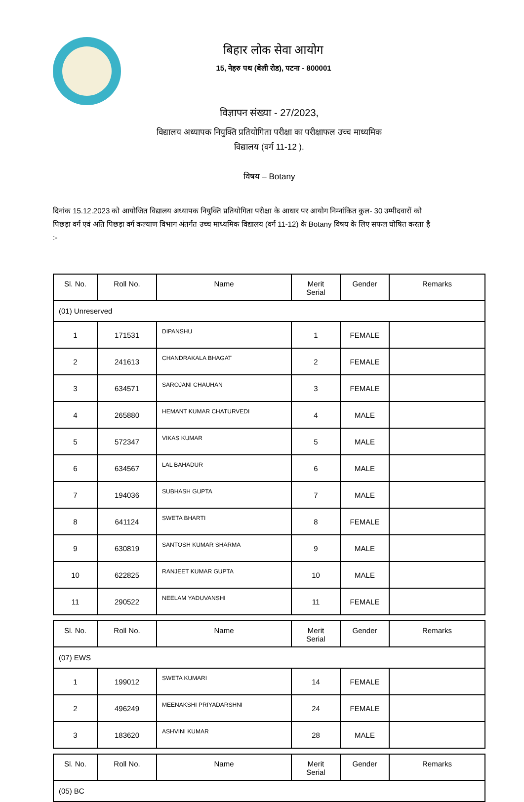बिहार लोक सेवा आयोग
15, नेहरु पथ (बेली रोड), पटना - 800001
विज्ञापन संख्या - 27/2023,
विद्यालय अध्यापक नियुक्ति प्रतियोगिता परीक्षा का परीक्षाफल उच्च माध्यमिक
विद्यालय (वर्ग 11-12 ).
विषय – Botany
दिनांक 15.12.2023 को आयोजित विद्यालय अध्यापक नियुक्ति प्रतियोगिता परीक्षा के आधार पर आयोग निम्नांकित कुल- 30 उम्मीदवारों को पिछड़ा वर्ग एवं अति पिछड़ा वर्ग कल्याण विभाग अंतर्गत उच्च माध्यमिक विद्यालय (वर्ग 11-12) के Botany विषय के लिए सफल घोषित करता है :-
| Sl. No. | Roll No. | Name | Merit Serial | Gender | Remarks |
| --- | --- | --- | --- | --- | --- |
| (01) Unreserved | | | | | |
| 1 | 171531 | DIPANSHU | 1 | FEMALE | |
| 2 | 241613 | CHANDRAKALA BHAGAT | 2 | FEMALE | |
| 3 | 634571 | SAROJANI CHAUHAN | 3 | FEMALE | |
| 4 | 265880 | HEMANT KUMAR CHATURVEDI | 4 | MALE | |
| 5 | 572347 | VIKAS KUMAR | 5 | MALE | |
| 6 | 634567 | LAL BAHADUR | 6 | MALE | |
| 7 | 194036 | SUBHASH GUPTA | 7 | MALE | |
| 8 | 641124 | SWETA BHARTI | 8 | FEMALE | |
| 9 | 630819 | SANTOSH KUMAR SHARMA | 9 | MALE | |
| 10 | 622825 | RANJEET KUMAR GUPTA | 10 | MALE | |
| 11 | 290522 | NEELAM YADUVANSHI | 11 | FEMALE | |
| Sl. No. | Roll No. | Name | Merit Serial | Gender | Remarks |
| --- | --- | --- | --- | --- | --- |
| (07) EWS | | | | | |
| 1 | 199012 | SWETA KUMARI | 14 | FEMALE | |
| 2 | 496249 | MEENAKSHI PRIYADARSHNI | 24 | FEMALE | |
| 3 | 183620 | ASHVINI KUMAR | 28 | MALE | |
| Sl. No. | Roll No. | Name | Merit Serial | Gender | Remarks |
| --- | --- | --- | --- | --- | --- |
| (05) BC | | | | | |